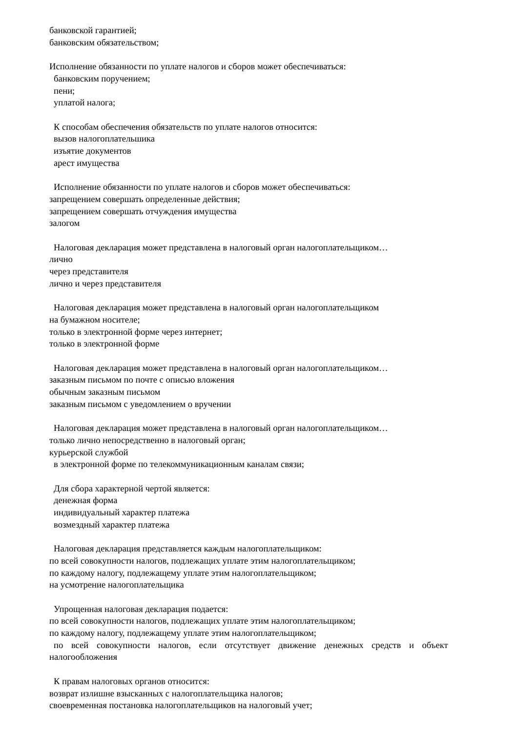банковской гарантией;
банковским обязательством;
Исполнение обязанности по уплате налогов и сборов может обеспечиваться:
банковским поручением;
пени;
уплатой налога;
К способам обеспечения обязательств по уплате налогов относится:
вызов налогоплательшика
изъятие документов
арест имущества
Исполнение обязанности по уплате налогов и сборов может обеспечиваться:
запрещением совершать определенные действия;
запрещением совершать отчуждения имущества
залогом
Налоговая декларация может представлена в налоговый орган налогоплательщиком…
лично
через представителя
лично и через представителя
Налоговая декларация может представлена в налоговый орган налогоплательщиком
на бумажном носителе;
только в электронной форме через интернет;
только в электронной форме
Налоговая декларация может представлена в налоговый орган налогоплательщиком…
заказным письмом по почте с описью вложения
обычным заказным письмом
заказным письмом с уведомлением о вручении
Налоговая декларация может представлена в налоговый орган налогоплательщиком…
только лично непосредственно в налоговый орган;
курьерской службой
в электронной форме по телекоммуникационным каналам связи;
Для сбора характерной чертой является:
денежная форма
индивидуальный характер платежа
возмездный характер платежа
Налоговая декларация представляется каждым налогоплательщиком:
по всей совокупности налогов, подлежащих уплате этим налогоплательщиком;
по каждому налогу, подлежащему уплате этим налогоплательщиком;
на усмотрение налогоплательщика
Упрощенная налоговая декларация подается:
по всей совокупности налогов, подлежащих уплате этим налогоплательщиком;
по каждому налогу, подлежащему уплате этим налогоплательщиком;
по всей совокупности налогов, если отсутствует движение денежных средств и объект
налогообложения
К правам налоговых органов относится:
возврат излишне взысканных с налогоплательщика налогов;
своевременная постановка налогоплательщиков на налоговый учет;